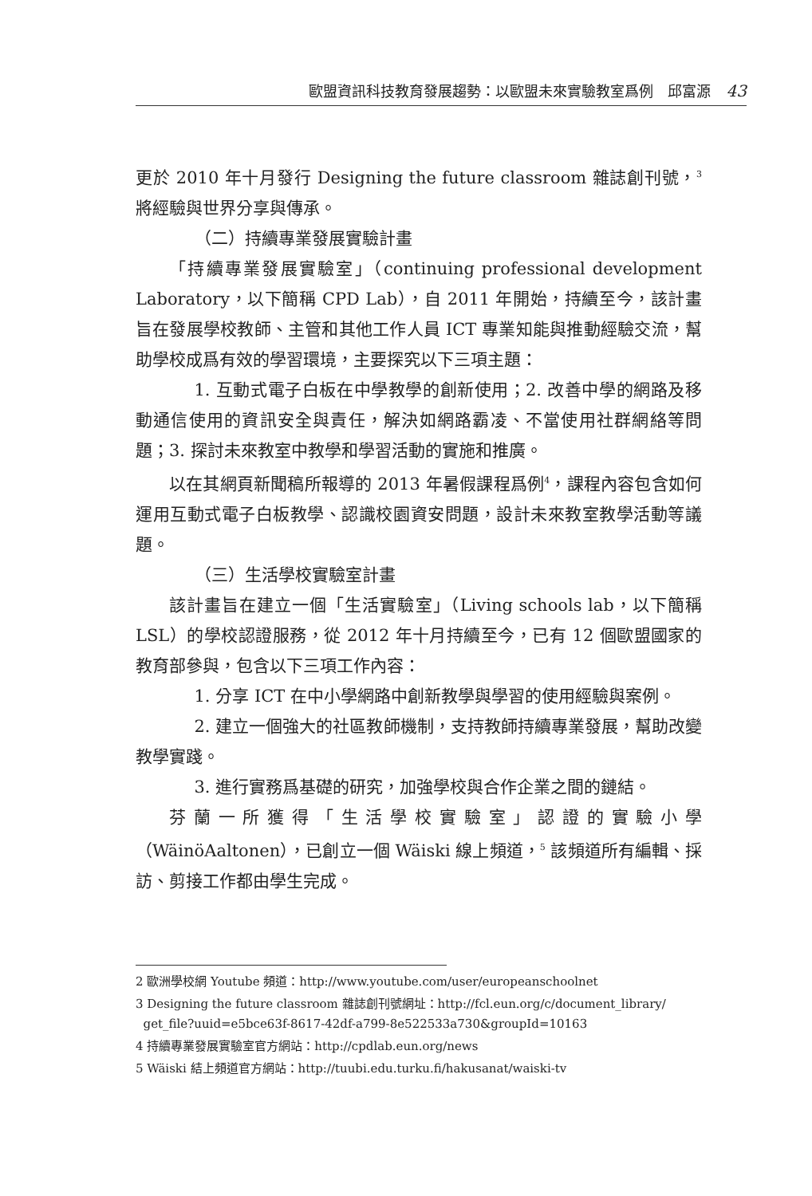歐盟資訊科技教育發展趨勢：以歐盟未來實驗教室爲例　邱富源 43
更於 2010 年十月發行 Designing the future classroom 雜誌創刊號，<sup>3</sup> 將經驗與世界分享與傳承。
（二）持續專業發展實驗計畫
「持續專業發展實驗室」（continuing professional development Laboratory，以下簡稱 CPD Lab），自 2011 年開始，持續至今，該計畫旨在發展學校教師、主管和其他工作人員 ICT 專業知能與推動經驗交流，幫助學校成爲有效的學習環境，主要探究以下三項主題：
1. 互動式電子白板在中學教學的創新使用；2. 改善中學的網路及移動通信使用的資訊安全與責任，解決如網路霸凌、不當使用社群網絡等問題；3. 探討未來教室中教學和學習活動的實施和推廣。
以在其網頁新聞稿所報導的 2013 年暑假課程爲例<sup>4</sup>，課程內容包含如何運用互動式電子白板教學、認識校園資安問題，設計未來教室教學活動等議題。
（三）生活學校實驗室計畫
該計畫旨在建立一個「生活實驗室」（Living schools lab，以下簡稱 LSL）的學校認證服務，從 2012 年十月持續至今，已有 12 個歐盟國家的教育部參與，包含以下三項工作內容：
1. 分享 ICT 在中小學網路中創新教學與學習的使用經驗與案例。
2. 建立一個強大的社區教師機制，支持教師持續專業發展，幫助改變教學實踐。
3. 進行實務爲基礎的研究，加強學校與合作企業之間的鏈結。
芬蘭一所獲得「生活學校實驗室」認證的實驗小學（WäinöAaltonen），已創立一個 Wäiski 線上頻道，<sup>5</sup> 該頻道所有編輯、採訪、剪接工作都由學生完成。
2 歐洲學校網 Youtube 頻道：http://www.youtube.com/user/europeanschoolnet
3 Designing the future classroom 雜誌創刊號網址：http://fcl.eun.org/c/document_library/
get_file?uuid=e5bce63f-8617-42df-a799-8e522533a730&groupId=10163
4 持續專業發展實驗室官方網站：http://cpdlab.eun.org/news
5 Wäiski 結上頻道官方網站：http://tuubi.edu.turku.fi/hakusanat/waiski-tv